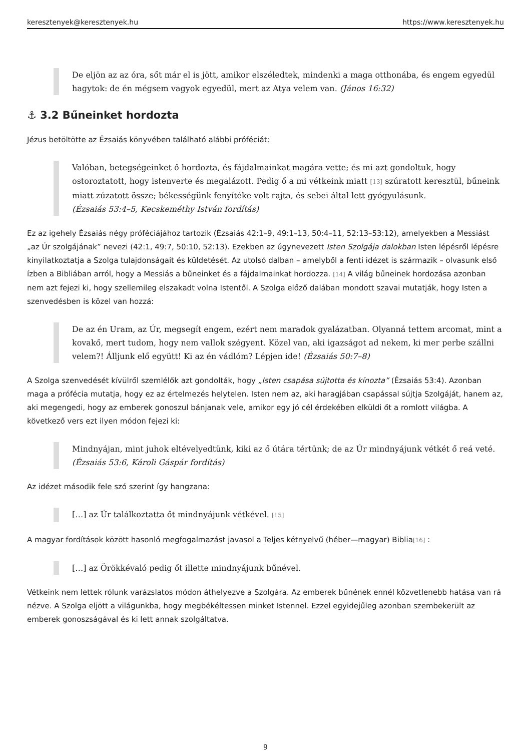keresztenyek@keresztenyek.hu https://www.keresztenyek.hu
De eljön az az óra, sőt már el is jött, amikor elszéledtek, mindenki a maga otthonába, és engem egyedül hagytok: de én mégsem vagyok egyedül, mert az Atya velem van. (János 16:32)
⚓ 3.2 Bűneinket hordozta
Jézus betöltötte az Ézsaiás könyvében található alábbi próféciát:
Valóban, betegségeinket ő hordozta, és fájdalmainkat magára vette; és mi azt gondoltuk, hogy ostoroztatott, hogy istenverte és megalázott. Pedig ő a mi vétkeink miatt [13] szúratott keresztül, bűneink miatt zúzatott össze; békességünk fenyítéke volt rajta, és sebei által lett gyógyulásunk.
(Ézsaiás 53:4–5, Kecskeméthy István fordítás)
Ez az igehely Ézsaiás négy próféciájához tartozik (Ézsaiás 42:1–9, 49:1–13, 50:4–11, 52:13–53:12), amelyekben a Messiást „az Úr szolgájának” nevezi (42:1, 49:7, 50:10, 52:13). Ezekben az úgynevezett Isten Szolgája dalokban Isten lépésről lépésre kinyilatkoztatja a Szolga tulajdonságait és küldetését. Az utolsó dalban – amelyből a fenti idézet is származik – olvasunk első ízben a Bibliában arról, hogy a Messiás a bűneinket és a fájdalmainkat hordozza. [14] A világ bűneinek hordozása azonban nem azt fejezi ki, hogy szellemileg elszakadt volna Istentől. A Szolga előző dalában mondott szavai mutatják, hogy Isten a szenvedésben is közel van hozzá:
De az én Uram, az Úr, megsegít engem, ezért nem maradok gyalázatban. Olyanná tettem arcomat, mint a kovakő, mert tudom, hogy nem vallok szégyent. Közel van, aki igazságot ad nekem, ki mer perbe szállni velem?! Álljunk elő együtt! Ki az én vádlóm? Lépjen ide! (Ézsaiás 50:7–8)
A Szolga szenvedését kívülről szemlélők azt gondolták, hogy „Isten csapása sújtotta és kínozta” (Ézsaiás 53:4). Azonban maga a prófécia mutatja, hogy ez az értelmezés helytelen. Isten nem az, aki haragjában csapással sújtja Szolgáját, hanem az, aki megengedi, hogy az emberek gonoszul bánjanak vele, amikor egy jó cél érdekében elküldi őt a romlott világba. A következő vers ezt ilyen módon fejezi ki:
Mindnyájan, mint juhok eltévelyedtünk, kiki az ő útára tértünk; de az Úr mindnyájunk vétkét ő reá veté. (Ézsaiás 53:6, Károli Gáspár fordítás)
Az idézet második fele szó szerint így hangzana:
[…] az Úr találkoztatta őt mindnyájunk vétkével. [15]
A magyar fordítások között hasonló megfogalmazást javasol a Teljes kétnyelvű (héber—magyar) Biblia[16] :
[…] az Örökkévaló pedig őt illette mindnyájunk bűnével.
Vétkeink nem lettek rólunk varázslatos módon áthelyezve a Szolgára. Az emberek bűnének ennél közvetlenebb hatása van rá nézve. A Szolga eljött a világunkba, hogy megbékéltessen minket Istennel. Ezzel egyidejűleg azonban szembekerült az emberek gonoszságával és ki lett annak szolgáltatva.
9